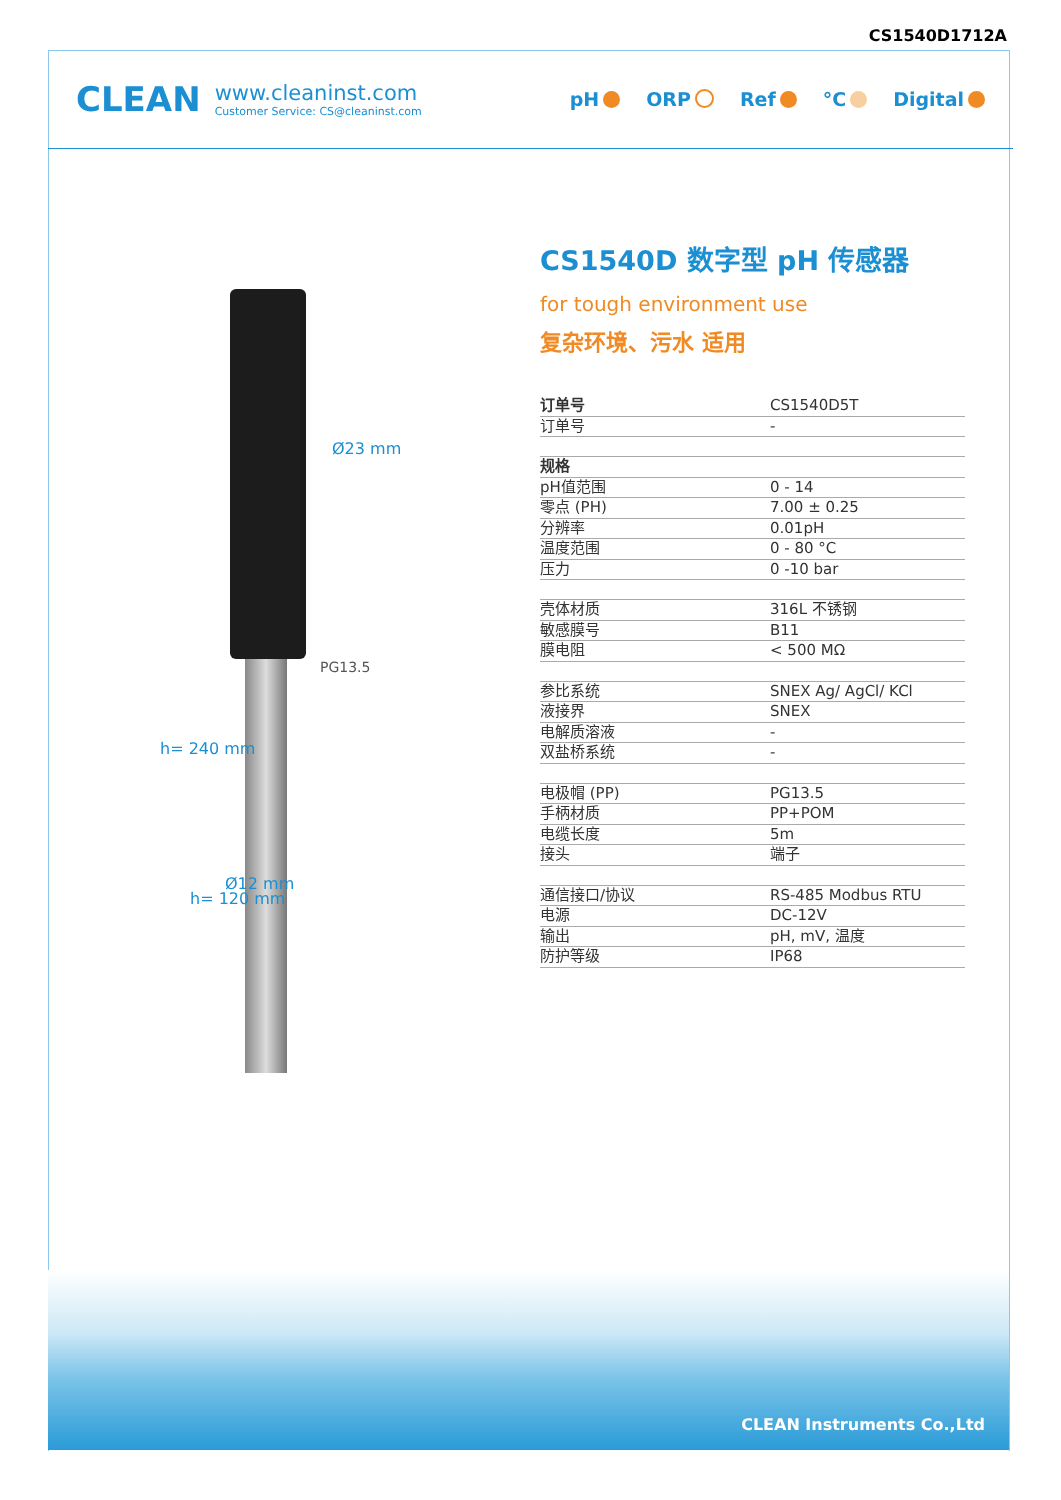CS1540D1712A
CLEAN
www.cleaninst.com
Customer Service: CS@cleaninst.com
pH ORP Ref °C Digital
Ø23 mm
PG13.5
h= 240 mm
h= 120 mm
Ø12 mm
CS1540D 数字型 pH 传感器
for tough environment use
复杂环境、污水 适用
| 订单号 | CS1540D5T |
| 订单号 | - |
| 规格 | |
| pH值范围 | 0 - 14 |
| 零点 (PH) | 7.00 ± 0.25 |
| 分辨率 | 0.01pH |
| 温度范围 | 0 - 80 °C |
| 压力 | 0 -10 bar |
| 壳体材质 | 316L 不锈钢 |
| 敏感膜号 | B11 |
| 膜电阻 | < 500 MΩ |
| 参比系统 | SNEX Ag/ AgCl/ KCl |
| 液接界 | SNEX |
| 电解质溶液 | - |
| 双盐桥系统 | - |
| 电极帽 (PP) | PG13.5 |
| 手柄材质 | PP+POM |
| 电缆长度 | 5m |
| 接头 | 端子 |
| 通信接口/协议 | RS-485 Modbus RTU |
| 电源 | DC-12V |
| 输出 | pH, mV, 温度 |
| 防护等级 | IP68 |
CLEAN Instruments Co.,Ltd